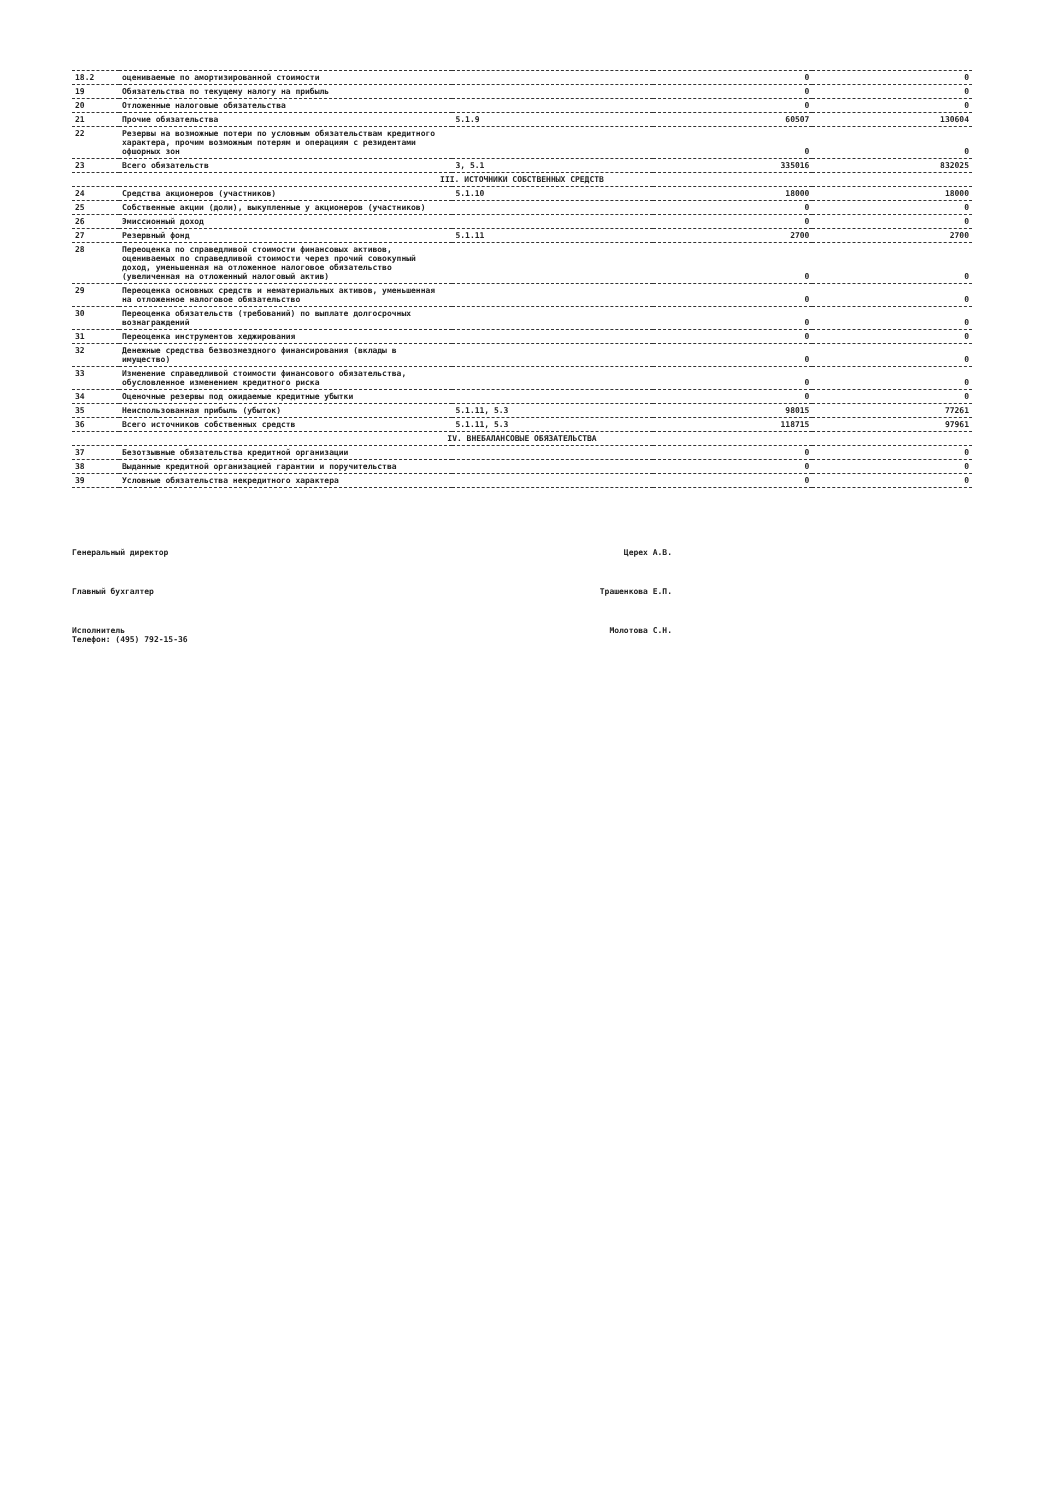| 18.2 | оцениваемые по амортизированной стоимости | | 0 | 0 |
| 19 | Обязательства по текущему налогу на прибыль | | 0 | 0 |
| 20 | Отложенные налоговые обязательства | | 0 | 0 |
| 21 | Прочие обязательства | 5.1.9 | 60507 | 130604 |
| 22 | Резервы на возможные потери по условным обязательствам кредитного характера, прочим возможным потерям и операциям с резидентами офшорных зон | | 0 | 0 |
| 23 | Всего обязательств | 3, 5.1 | 335016 | 832025 |
| III. ИСТОЧНИКИ СОБСТВЕННЫХ СРЕДСТВ | | | | |
| 24 | Средства акционеров (участников) | 5.1.10 | 18000 | 18000 |
| 25 | Собственные акции (доли), выкупленные у акционеров (участников) | | 0 | 0 |
| 26 | Эмиссионный доход | | 0 | 0 |
| 27 | Резервный фонд | 5.1.11 | 2700 | 2700 |
| 28 | Переоценка по справедливой стоимости финансовых активов, оцениваемых по справедливой стоимости через прочий совокупный доход, уменьшенная на отложенное налоговое обязательство (увеличенная на отложенный налоговый актив) | | 0 | 0 |
| 29 | Переоценка основных средств и нематериальных активов, уменьшенная на отложенное налоговое обязательство | | 0 | 0 |
| 30 | Переоценка обязательств (требований) по выплате долгосрочных вознаграждений | | 0 | 0 |
| 31 | Переоценка инструментов хеджирования | | 0 | 0 |
| 32 | Денежные средства безвозмездного финансирования (вклады в имущество) | | 0 | 0 |
| 33 | Изменение справедливой стоимости финансового обязательства, обусловленное изменением кредитного риска | | 0 | 0 |
| 34 | Оценочные резервы под ожидаемые кредитные убытки | | 0 | 0 |
| 35 | Неиспользованная прибыль (убыток) | 5.1.11, 5.3 | 98015 | 77261 |
| 36 | Всего источников собственных средств | 5.1.11, 5.3 | 118715 | 97961 |
| IV. ВНЕБАЛАНСОВЫЕ ОБЯЗАТЕЛЬСТВА | | | | |
| 37 | Безотзывные обязательства кредитной организации | | 0 | 0 |
| 38 | Выданные кредитной организацией гарантии и поручительства | | 0 | 0 |
| 39 | Условные обязательства некредитного характера | | 0 | 0 |
Генеральный директор Церех А.В.
Главный бухгалтер Трашенкова Е.П.
Исполнитель
Телефон: (495) 792-15-36 Молотова С.Н.